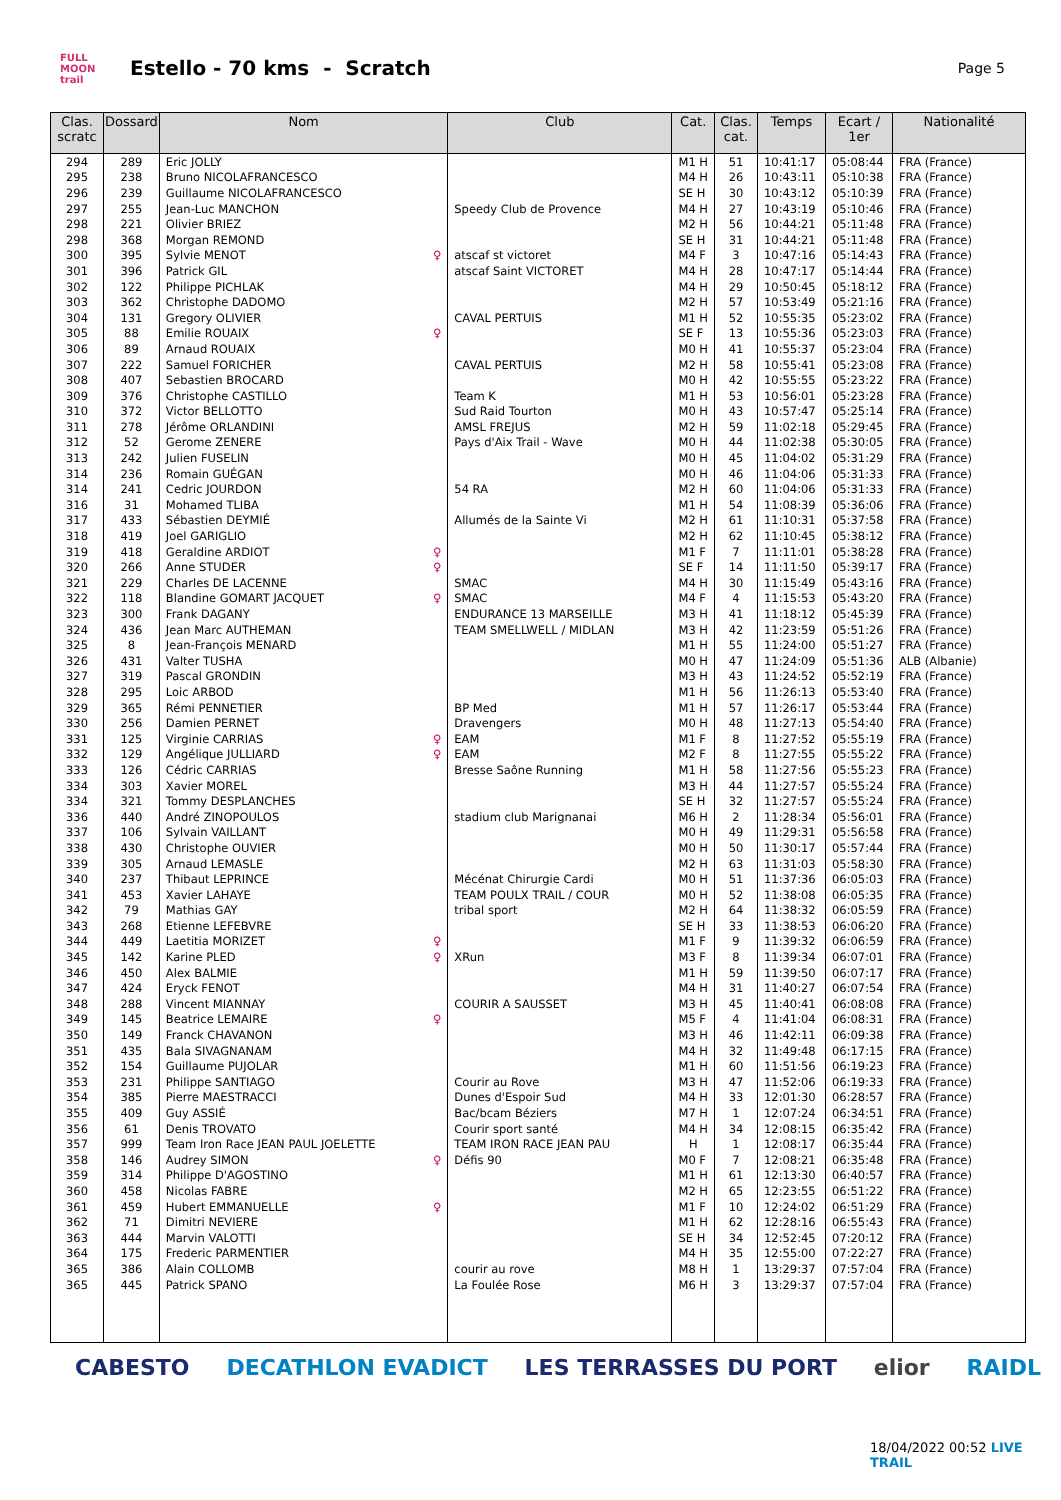FULL MOON trail
Estello - 70 kms - Scratch
Page 5
| Clas. scratc | Dossard | Nom | Club | Cat. | Clas. cat. | Temps | Ecart / 1er | Nationalité |
| --- | --- | --- | --- | --- | --- | --- | --- | --- |
| 294 | 289 | Eric JOLLY | | M1 H | 51 | 10:41:17 | 05:08:44 | FRA (France) |
| 295 | 238 | Bruno NICOLAFRANCESCO | | M4 H | 26 | 10:43:11 | 05:10:38 | FRA (France) |
| 296 | 239 | Guillaume NICOLAFRANCESCO | | SE H | 30 | 10:43:12 | 05:10:39 | FRA (France) |
| 297 | 255 | Jean-Luc MANCHON | Speedy Club de Provence | M4 H | 27 | 10:43:19 | 05:10:46 | FRA (France) |
| 298 | 221 | Olivier BRIEZ | | M2 H | 56 | 10:44:21 | 05:11:48 | FRA (France) |
| 298 | 368 | Morgan REMOND | | SE H | 31 | 10:44:21 | 05:11:48 | FRA (France) |
| 300 | 395 | Sylvie MENOT ♀ | atscaf st victoret | M4 F | 3 | 10:47:16 | 05:14:43 | FRA (France) |
| 301 | 396 | Patrick GIL | atscaf Saint VICTORET | M4 H | 28 | 10:47:17 | 05:14:44 | FRA (France) |
| 302 | 122 | Philippe PICHLAK | | M4 H | 29 | 10:50:45 | 05:18:12 | FRA (France) |
| 303 | 362 | Christophe DADOMO | | M2 H | 57 | 10:53:49 | 05:21:16 | FRA (France) |
| 304 | 131 | Gregory OLIVIER | CAVAL PERTUIS | M1 H | 52 | 10:55:35 | 05:23:02 | FRA (France) |
| 305 | 88 | Emilie ROUAIX ♀ | | SE F | 13 | 10:55:36 | 05:23:03 | FRA (France) |
| 306 | 89 | Arnaud ROUAIX | | M0 H | 41 | 10:55:37 | 05:23:04 | FRA (France) |
| 307 | 222 | Samuel FORICHER | CAVAL PERTUIS | M2 H | 58 | 10:55:41 | 05:23:08 | FRA (France) |
| 308 | 407 | Sebastien BROCARD | | M0 H | 42 | 10:55:55 | 05:23:22 | FRA (France) |
| 309 | 376 | Christophe CASTILLO | Team K | M1 H | 53 | 10:56:01 | 05:23:28 | FRA (France) |
| 310 | 372 | Victor BELLOTTO | Sud Raid Tourton | M0 H | 43 | 10:57:47 | 05:25:14 | FRA (France) |
| 311 | 278 | Jérôme ORLANDINI | AMSL FREJUS | M2 H | 59 | 11:02:18 | 05:29:45 | FRA (France) |
| 312 | 52 | Gerome ZENERE | Pays d'Aix Trail - Wave | M0 H | 44 | 11:02:38 | 05:30:05 | FRA (France) |
| 313 | 242 | Julien FUSELIN | | M0 H | 45 | 11:04:02 | 05:31:29 | FRA (France) |
| 314 | 236 | Romain GUÉGAN | | M0 H | 46 | 11:04:06 | 05:31:33 | FRA (France) |
| 314 | 241 | Cedric JOURDON | 54 RA | M2 H | 60 | 11:04:06 | 05:31:33 | FRA (France) |
| 316 | 31 | Mohamed TLIBA | | M1 H | 54 | 11:08:39 | 05:36:06 | FRA (France) |
| 317 | 433 | Sébastien DEYMIÉ | Allumés de la Sainte Vi | M2 H | 61 | 11:10:31 | 05:37:58 | FRA (France) |
| 318 | 419 | Joel GARIGLIO | | M2 H | 62 | 11:10:45 | 05:38:12 | FRA (France) |
| 319 | 418 | Geraldine ARDIOT ♀ | | M1 F | 7 | 11:11:01 | 05:38:28 | FRA (France) |
| 320 | 266 | Anne STUDER ♀ | | SE F | 14 | 11:11:50 | 05:39:17 | FRA (France) |
| 321 | 229 | Charles DE LACENNE | SMAC | M4 H | 30 | 11:15:49 | 05:43:16 | FRA (France) |
| 322 | 118 | Blandine GOMART JACQUET ♀ | SMAC | M4 F | 4 | 11:15:53 | 05:43:20 | FRA (France) |
| 323 | 300 | Frank DAGANY | ENDURANCE 13 MARSEILLE | M3 H | 41 | 11:18:12 | 05:45:39 | FRA (France) |
| 324 | 436 | Jean Marc AUTHEMAN | TEAM SMELLWELL / MIDLAN | M3 H | 42 | 11:23:59 | 05:51:26 | FRA (France) |
| 325 | 8 | Jean-François MENARD | | M1 H | 55 | 11:24:00 | 05:51:27 | FRA (France) |
| 326 | 431 | Valter TUSHA | | M0 H | 47 | 11:24:09 | 05:51:36 | ALB (Albanie) |
| 327 | 319 | Pascal GRONDIN | | M3 H | 43 | 11:24:52 | 05:52:19 | FRA (France) |
| 328 | 295 | Loic ARBOD | | M1 H | 56 | 11:26:13 | 05:53:40 | FRA (France) |
| 329 | 365 | Rémi PENNETIER | BP Med | M1 H | 57 | 11:26:17 | 05:53:44 | FRA (France) |
| 330 | 256 | Damien PERNET | Dravengers | M0 H | 48 | 11:27:13 | 05:54:40 | FRA (France) |
| 331 | 125 | Virginie CARRIAS ♀ | EAM | M1 F | 8 | 11:27:52 | 05:55:19 | FRA (France) |
| 332 | 129 | Angélique JULLIARD ♀ | EAM | M2 F | 8 | 11:27:55 | 05:55:22 | FRA (France) |
| 333 | 126 | Cédric CARRIAS | Bresse Saône Running | M1 H | 58 | 11:27:56 | 05:55:23 | FRA (France) |
| 334 | 303 | Xavier MOREL | | M3 H | 44 | 11:27:57 | 05:55:24 | FRA (France) |
| 334 | 321 | Tommy DESPLANCHES | | SE H | 32 | 11:27:57 | 05:55:24 | FRA (France) |
| 336 | 440 | André ZINOPOULOS | stadium club Marignanai | M6 H | 2 | 11:28:34 | 05:56:01 | FRA (France) |
| 337 | 106 | Sylvain VAILLANT | | M0 H | 49 | 11:29:31 | 05:56:58 | FRA (France) |
| 338 | 430 | Christophe OUVIER | | M0 H | 50 | 11:30:17 | 05:57:44 | FRA (France) |
| 339 | 305 | Arnaud LEMASLE | | M2 H | 63 | 11:31:03 | 05:58:30 | FRA (France) |
| 340 | 237 | Thibaut LEPRINCE | Mécénat Chirurgie Cardi | M0 H | 51 | 11:37:36 | 06:05:03 | FRA (France) |
| 341 | 453 | Xavier LAHAYE | TEAM POULX TRAIL / COUR | M0 H | 52 | 11:38:08 | 06:05:35 | FRA (France) |
| 342 | 79 | Mathias GAY | tribal sport | M2 H | 64 | 11:38:32 | 06:05:59 | FRA (France) |
| 343 | 268 | Etienne LEFEBVRE | | SE H | 33 | 11:38:53 | 06:06:20 | FRA (France) |
| 344 | 449 | Laetitia MORIZET ♀ | | M1 F | 9 | 11:39:32 | 06:06:59 | FRA (France) |
| 345 | 142 | Karine PLED ♀ | XRun | M3 F | 8 | 11:39:34 | 06:07:01 | FRA (France) |
| 346 | 450 | Alex BALMIE | | M1 H | 59 | 11:39:50 | 06:07:17 | FRA (France) |
| 347 | 424 | Eryck FENOT | | M4 H | 31 | 11:40:27 | 06:07:54 | FRA (France) |
| 348 | 288 | Vincent MIANNAY | COURIR A SAUSSET | M3 H | 45 | 11:40:41 | 06:08:08 | FRA (France) |
| 349 | 145 | Beatrice LEMAIRE ♀ | | M5 F | 4 | 11:41:04 | 06:08:31 | FRA (France) |
| 350 | 149 | Franck CHAVANON | | M3 H | 46 | 11:42:11 | 06:09:38 | FRA (France) |
| 351 | 435 | Bala SIVAGNANAM | | M4 H | 32 | 11:49:48 | 06:17:15 | FRA (France) |
| 352 | 154 | Guillaume PUJOLAR | | M1 H | 60 | 11:51:56 | 06:19:23 | FRA (France) |
| 353 | 231 | Philippe SANTIAGO | Courir au Rove | M3 H | 47 | 11:52:06 | 06:19:33 | FRA (France) |
| 354 | 385 | Pierre MAESTRACCI | Dunes d'Espoir Sud | M4 H | 33 | 12:01:30 | 06:28:57 | FRA (France) |
| 355 | 409 | Guy ASSIÉ | Bac/bcam Béziers | M7 H | 1 | 12:07:24 | 06:34:51 | FRA (France) |
| 356 | 61 | Denis TROVATO | Courir sport santé | M4 H | 34 | 12:08:15 | 06:35:42 | FRA (France) |
| 357 | 999 | Team Iron Race JEAN PAUL JOELETTE | TEAM IRON RACE JEAN PAU | H | 1 | 12:08:17 | 06:35:44 | FRA (France) |
| 358 | 146 | Audrey SIMON ♀ | Défis 90 | M0 F | 7 | 12:08:21 | 06:35:48 | FRA (France) |
| 359 | 314 | Philippe D'AGOSTINO | | M1 H | 61 | 12:13:30 | 06:40:57 | FRA (France) |
| 360 | 458 | Nicolas FABRE | | M2 H | 65 | 12:23:55 | 06:51:22 | FRA (France) |
| 361 | 459 | Hubert EMMANUELLE ♀ | | M1 F | 10 | 12:24:02 | 06:51:29 | FRA (France) |
| 362 | 71 | Dimitri NEVIERE | | M1 H | 62 | 12:28:16 | 06:55:43 | FRA (France) |
| 363 | 444 | Marvin VALOTTI | | SE H | 34 | 12:52:45 | 07:20:12 | FRA (France) |
| 364 | 175 | Frederic PARMENTIER | | M4 H | 35 | 12:55:00 | 07:22:27 | FRA (France) |
| 365 | 386 | Alain COLLOMB | courir au rove | M8 H | 1 | 13:29:37 | 07:57:04 | FRA (France) |
| 365 | 445 | Patrick SPANO | La Foulée Rose | M6 H | 3 | 13:29:37 | 07:57:04 | FRA (France) |
CABESTO DECATHLON EVADICT LES TERRASSES DU PORT elior RAIDL
18/04/2022 00:52 LIVE TRAIL